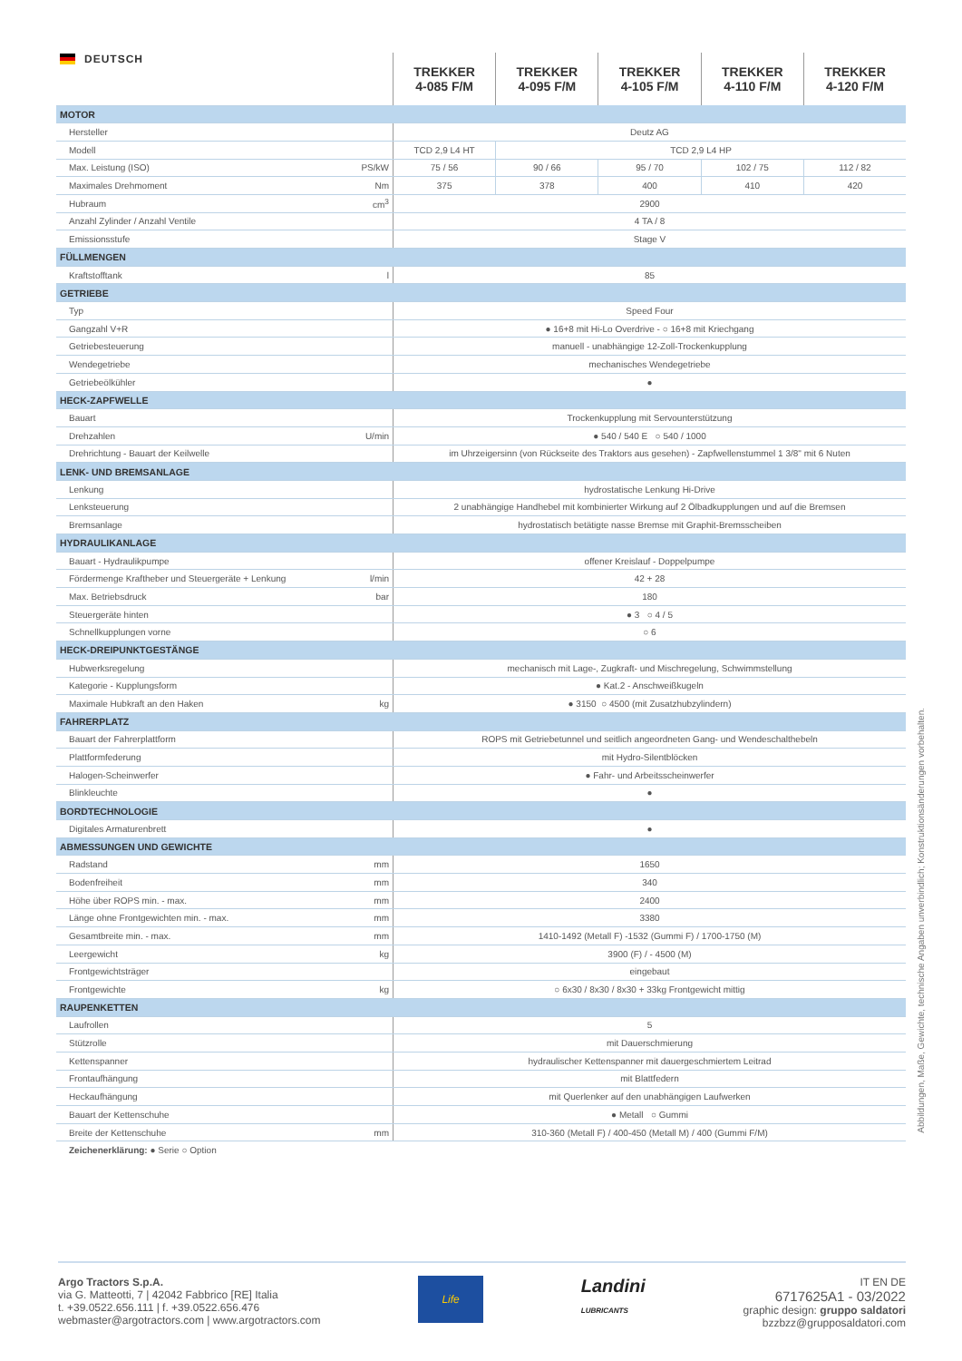| DEUTSCH | | TREKKER 4-085 F/M | TREKKER 4-095 F/M | TREKKER 4-105 F/M | TREKKER 4-110 F/M | TREKKER 4-120 F/M |
| --- | --- | --- | --- | --- | --- | --- |
| MOTOR | | | | | | |
| Hersteller | | Deutz AG | | | | |
| Modell | | TCD 2,9 L4 HT | TCD 2,9 L4 HP | | | |
| Max. Leistung (ISO) | PS/kW | 75 / 56 | 90 / 66 | 95 / 70 | 102 / 75 | 112 / 82 |
| Maximales Drehmoment | Nm | 375 | 378 | 400 | 410 | 420 |
| Hubraum | cm<sup>3</sup> | 2900 | | | | |
| Anzahl Zylinder / Anzahl Ventile | | 4 TA / 8 | | | | |
| Emissionsstufe | | Stage V | | | | |
| FÜLLMENGEN | | | | | | |
| Kraftstofftank | l | 85 | | | | |
| GETRIEBE | | | | | | |
| Typ | | Speed Four | | | | |
| Gangzahl V+R | | ● 16+8 mit Hi-Lo Overdrive - ○ 16+8 mit Kriechgang | | | | |
| Getriebesteuerung | | manuell - unabhängige 12-Zoll-Trockenkupplung | | | | |
| Wendegetriebe | | mechanisches Wendegetriebe | | | | |
| Getriebeölkühler | | ● | | | | |
| HECK-ZAPFWELLE | | | | | | |
| Bauart | | Trockenkupplung mit Servounterstützung | | | | |
| Drehzahlen | U/min | ● 540 / 540 E ○ 540 / 1000 | | | | |
| Drehrichtung - Bauart der Keilwelle | | im Uhrzeigersinn (von Rückseite des Traktors aus gesehen) - Zapfwellenstummel 1 3/8" mit 6 Nuten | | | | |
| LENK- UND BREMSANLAGE | | | | | | |
| Lenkung | | hydrostatische Lenkung Hi-Drive | | | | |
| Lenksteuerung | | 2 unabhängige Handhebel mit kombinierter Wirkung auf 2 Ölbadkupplungen und auf die Bremsen | | | | |
| Bremsanlage | | hydrostatisch betätigte nasse Bremse mit Graphit-Bremsscheiben | | | | |
| HYDRAULIKANLAGE | | | | | | |
| Bauart - Hydraulikpumpe | | offener Kreislauf - Doppelpumpe | | | | |
| Fördermenge Kraftheber und Steuergeräte + Lenkung | l/min | 42 + 28 | | | | |
| Max. Betriebsdruck | bar | 180 | | | | |
| Steuergeräte hinten | | ● 3 ○ 4 / 5 | | | | |
| Schnellkupplungen vorne | | ○ 6 | | | | |
| HECK-DREIPUNKTGESTÄNGE | | | | | | |
| Hubwerksregelung | | mechanisch mit Lage-, Zugkraft- und Mischregelung, Schwimmstellung | | | | |
| Kategorie - Kupplungsform | | ● Kat.2 - Anschweißkugeln | | | | |
| Maximale Hubkraft an den Haken | kg | ● 3150 ○ 4500 (mit Zusatzhubzylindern) | | | | |
| FAHRERPLATZ | | | | | | |
| Bauart der Fahrerplattform | | ROPS mit Getriebetunnel und seitlich angeordneten Gang- und Wendeschalthebeln | | | | |
| Plattformfederung | | mit Hydro-Silentblöcken | | | | |
| Halogen-Scheinwerfer | | ● Fahr- und Arbeitsscheinwerfer | | | | |
| Blinkleuchte | | ● | | | | |
| BORDTECHNOLOGIE | | | | | | |
| Digitales Armaturenbrett | | ● | | | | |
| ABMESSUNGEN UND GEWICHTE | | | | | | |
| Radstand | mm | 1650 | | | | |
| Bodenfreiheit | mm | 340 | | | | |
| Höhe über ROPS min. - max. | mm | 2400 | | | | |
| Länge ohne Frontgewichten min. - max. | mm | 3380 | | | | |
| Gesamtbreite min. - max. | mm | 1410-1492 (Metall F) -1532 (Gummi F) / 1700-1750 (M) | | | | |
| Leergewicht | kg | 3900 (F) / - 4500 (M) | | | | |
| Frontgewichtsträger | | eingebaut | | | | |
| Frontgewichte | kg | ○ 6x30 / 8x30 / 8x30 + 33kg Frontgewicht mittig | | | | |
| RAUPENKETTEN | | | | | | |
| Laufrollen | | 5 | | | | |
| Stützrolle | | mit Dauerschmierung | | | | |
| Kettenspanner | | hydraulischer Kettenspanner mit dauergeschmiertem Leitrad | | | | |
| Frontaufhängung | | mit Blattfedern | | | | |
| Heckaufhängung | | mit Querlenker auf den unabhängigen Laufwerken | | | | |
| Bauart der Kettenschuhe | | ● Metall ○ Gummi | | | | |
| Breite der Kettenschuhe | mm | 310-360 (Metall F) / 400-450 (Metall M) / 400 (Gummi F/M) | | | | |
Zeichenerklärung: ● Serie ○ Option
Abbildungen, Maße, Gewichte, technische Angaben unverbindlich; Konstruktionsänderungen vorbehalten.
Argo Tractors S.p.A.
via G. Matteotti, 7 | 42042 Fabbrico [RE] Italia
t. +39.0522.656.111 | f. +39.0522.656.476
webmaster@argotractors.com | www.argotractors.com
Life
Landini
LUBRICANTS
IT EN DE
6717625A1 - 03/2022
graphic design: gruppo saldatori
bzzbzz@grupposaldatori.com